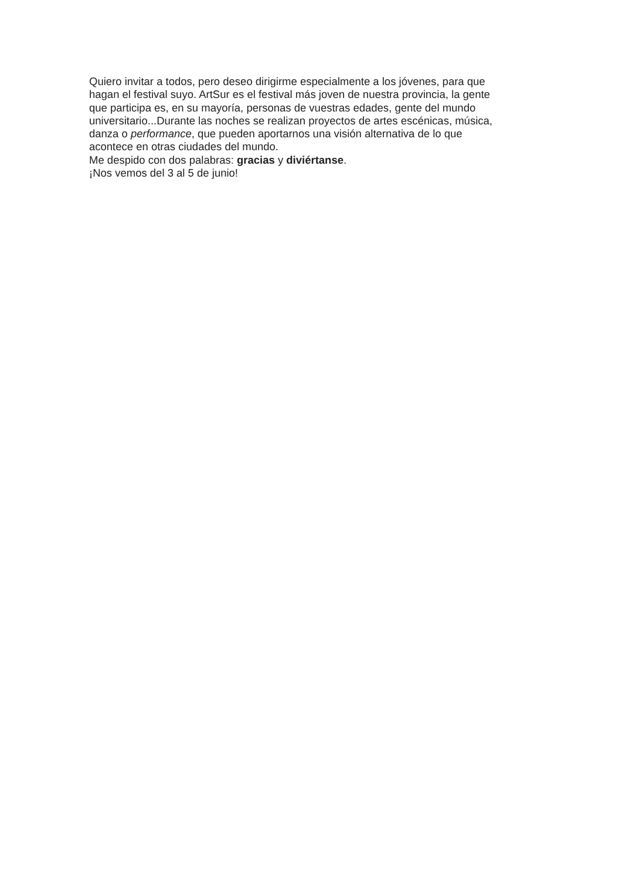Quiero invitar a todos, pero deseo dirigirme especialmente a los jóvenes, para que
hagan el festival suyo. ArtSur es el festival más joven de nuestra provincia, la gente
que participa es, en su mayoría, personas de vuestras edades, gente del mundo
universitario...Durante las noches se realizan proyectos de artes escénicas, música,
danza o performance, que pueden aportarnos una visión alternativa de lo que
acontece en otras ciudades del mundo.
Me despido con dos palabras: gracias y diviértanse.
¡Nos vemos del 3 al 5 de junio!